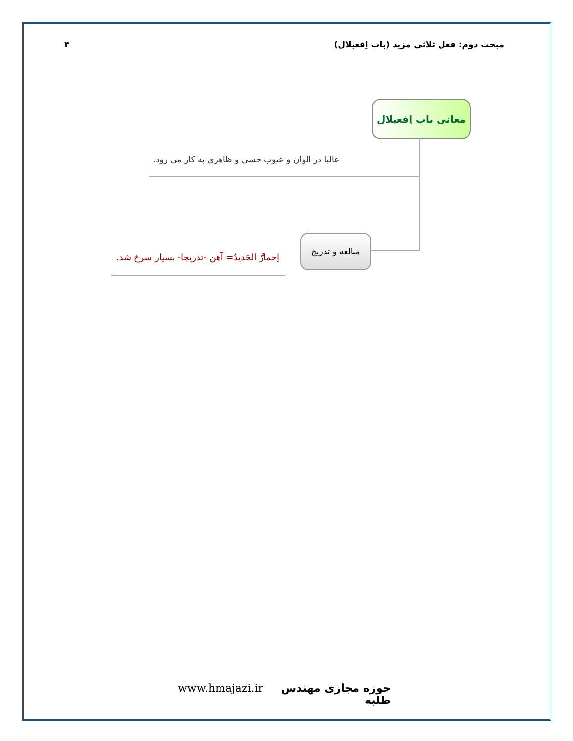مبحث دوم: فعل ثلاثی مزید (باب اِفعیلال) ۴
معانی باب اِفعیلال
غالبا در الوان و عیوب حسی و ظاهری به کار می رود.
مبالغه و تدریج
اِحمارَّ الحَدیدُ= آهن -تدریجا- بسیار سرخ شد.
www.hmajazi.ir حوزه مجازی مهندس طلبه